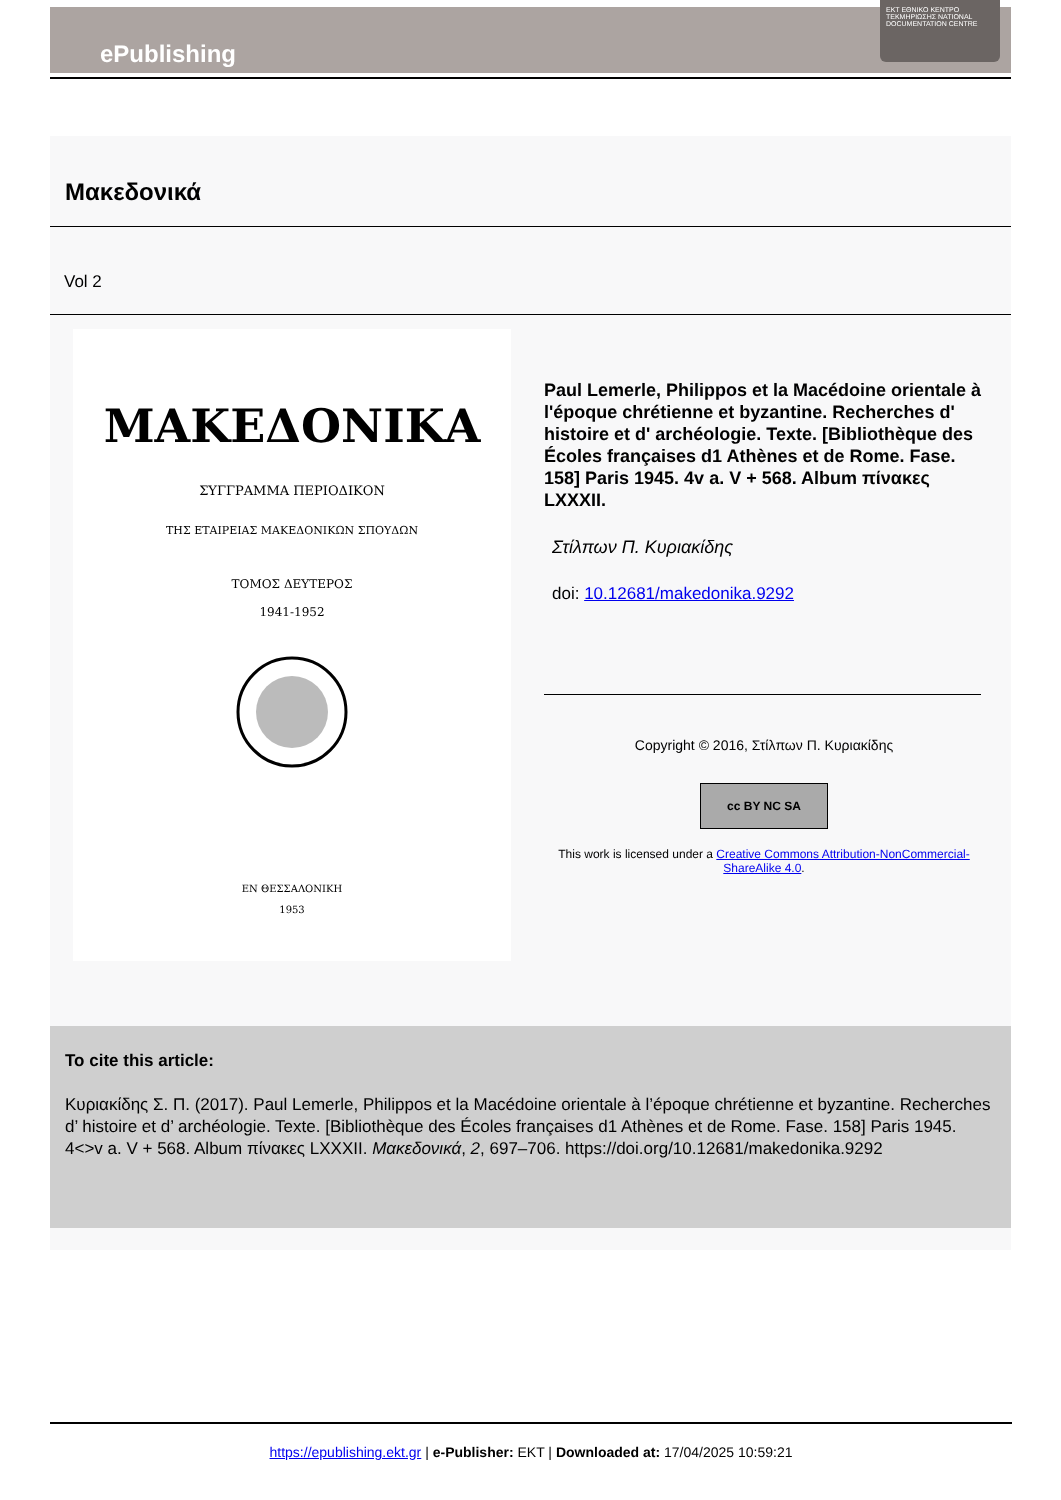ePublishing
EKT ΕΘΝΙΚΟ ΚΕΝΤΡΟ ΤΕΚΜΗΡΙΩΣΗΣ NATIONAL DOCUMENTATION CENTRE
Μακεδονικά
Vol 2
ΜΑΚΕΔΟΝΙΚΑ
ΣΥΓΓΡΑΜΜΑ ΠΕΡΙΟΔΙΚΟΝ
ΤΗΣ ΕΤΑΙΡΕΙΑΣ ΜΑΚΕΔΟΝΙΚΩΝ ΣΠΟΥΔΩΝ
ΤΟΜΟΣ ΔΕΥΤΕΡΟΣ
1941-1952
ΕΝ ΘΕΣΣΑΛΟΝΙΚΗ
1953
Paul Lemerle, Philippos et la Macédoine orientale à l'époque chrétienne et byzantine. Recherches d' histoire et d' archéologie. Texte. [Bibliothèque des Écoles françaises d1 Athènes et de Rome. Fase. 158] Paris 1945. 4v a. V + 568. Album πίνακες LXXXII.
Στίλπων Π. Κυριακίδης
doi: 10.12681/makedonika.9292
Copyright © 2016, Στίλπων Π. Κυριακίδης
cc BY NC SA
This work is licensed under a Creative Commons Attribution-NonCommercial-ShareAlike 4.0.
To cite this article:
Κυριακίδης Σ. Π. (2017). Paul Lemerle, Philippos et la Macédoine orientale à l’époque chrétienne et byzantine. Recherches d’ histoire et d’ archéologie. Texte. [Bibliothèque des Écoles françaises d1 Athènes et de Rome. Fase. 158] Paris 1945. 4<>v a. V + 568. Album πίνακες LXXXII. Μακεδονικά, 2, 697–706. https://doi.org/10.12681/makedonika.9292
https://epublishing.ekt.gr | e-Publisher: EKT | Downloaded at: 17/04/2025 10:59:21